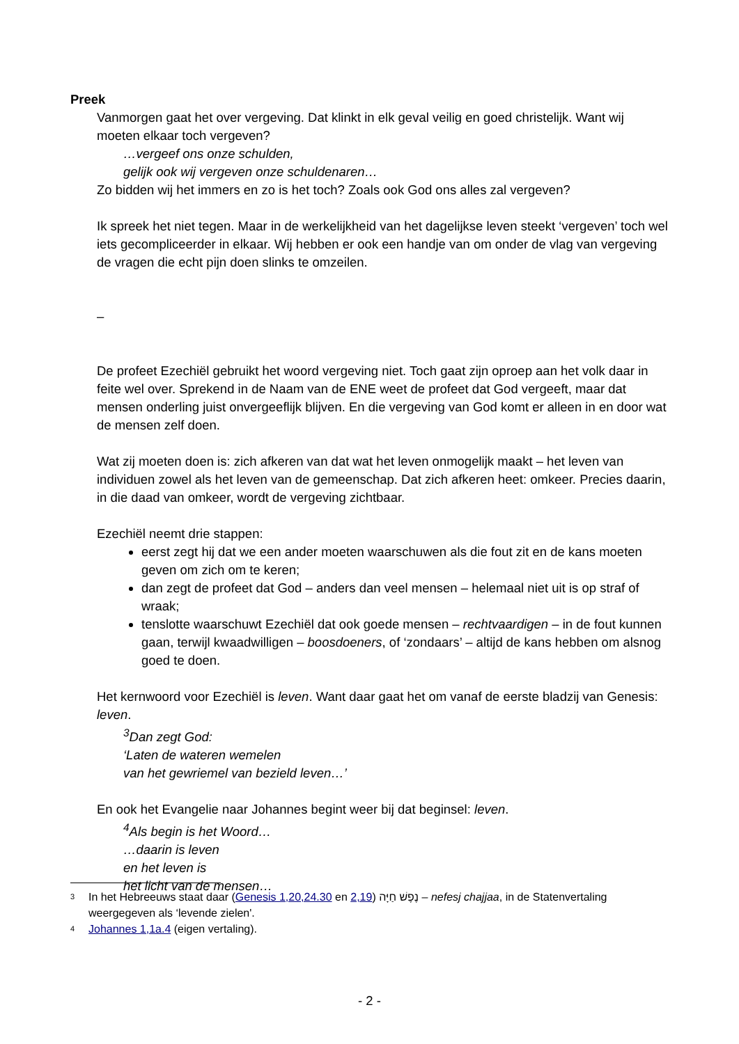Preek
Vanmorgen gaat het over vergeving. Dat klinkt in elk geval veilig en goed christelijk. Want wij moeten elkaar toch vergeven?
…vergeef ons onze schulden,
gelijk ook wij vergeven onze schuldenaren…
Zo bidden wij het immers en zo is het toch? Zoals ook God ons alles zal vergeven?
Ik spreek het niet tegen. Maar in de werkelijkheid van het dagelijkse leven steekt ‘vergeven’ toch wel iets gecompliceerder in elkaar. Wij hebben er ook een handje van om onder de vlag van vergeving de vragen die echt pijn doen slinks te omzeilen.
–
De profeet Ezechiël gebruikt het woord vergeving niet. Toch gaat zijn oproep aan het volk daar in feite wel over. Sprekend in de Naam van de ENE weet de profeet dat God vergeeft, maar dat mensen onderling juist onvergeeflijk blijven. En die vergeving van God komt er alleen in en door wat de mensen zelf doen.
Wat zij moeten doen is: zich afkeren van dat wat het leven onmogelijk maakt – het leven van individuen zowel als het leven van de gemeenschap. Dat zich afkeren heet: omkeer. Precies daarin, in die daad van omkeer, wordt de vergeving zichtbaar.
Ezechiël neemt drie stappen:
eerst zegt hij dat we een ander moeten waarschuwen als die fout zit en de kans moeten geven om zich om te keren;
dan zegt de profeet dat God – anders dan veel mensen – helemaal niet uit is op straf of wraak;
tenslotte waarschuwt Ezechiël dat ook goede mensen – rechtvaardigen – in de fout kunnen gaan, terwijl kwaadwilligen – boosdoeners, of ‘zondaars’ – altijd de kans hebben om alsnog goed te doen.
Het kernwoord voor Ezechiël is leven. Want daar gaat het om vanaf de eerste bladzij van Genesis: leven.
<sup>3</sup> Dan zegt God:
‘Laten de wateren wemelen
van het gewriemel van bezield leven…’
En ook het Evangelie naar Johannes begint weer bij dat beginsel: leven.
<sup>4</sup> Als begin is het Woord…
…daarin is leven
en het leven is
het licht van de mensen…
3 In het Hebreeuws staat daar (Genesis 1,20,24.30 en 2,19) נֶפֶשׁ חַיָּה – nefesj chajjaa, in de Statenvertaling weergegeven als ‘levende zielen'.
4 Johannes 1,1a.4 (eigen vertaling).
- 2 -